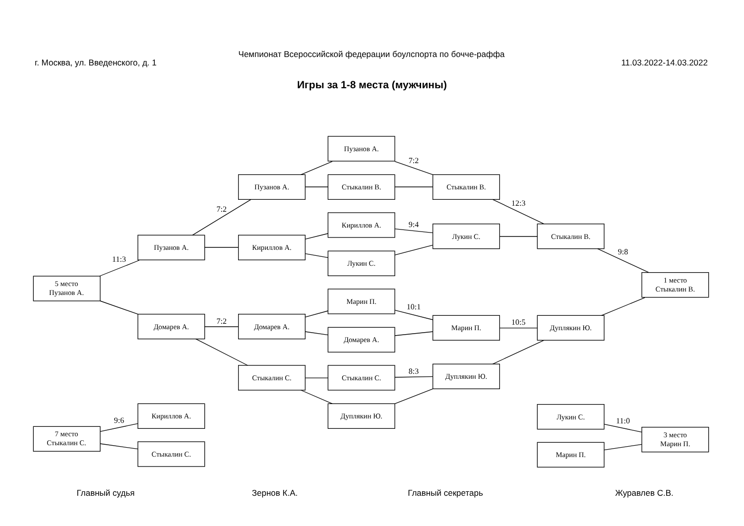Чемпионат Всероссийской федерации боулспорта по бочче-раффа
г. Москва, ул. Введенского, д. 1 11.03.2022-14.03.2022
Игры за 1-8 места (мужчины)
Пузанов А.
Пузанов А.
Стыкалин В.
Стыкалин В.
Кириллов А.
Лукин С.
Стыкалин В.
Пузанов А.
Кириллов А.
Лукин С.
5 место
Пузанов А.
1 место
Стыкалин В.
Марин П.
Марин П.
Дуплякин Ю.
Домарев А.
Домарев А.
Домарев А.
Стыкалин С.
Стыкалин С.
Дуплякин Ю.
Дуплякин Ю.
Кириллов А.
7 место
Стыкалин С.
Стыкалин С.
Лукин С.
3 место
Марин П.
Марин П.
7:2
12:3
7:2
9:4
11:3
9:8
10:1
7:2
10:5
8:3
9:6
11:0
Главный судья Зернов К.А. Главный секретарь Журавлев С.В.